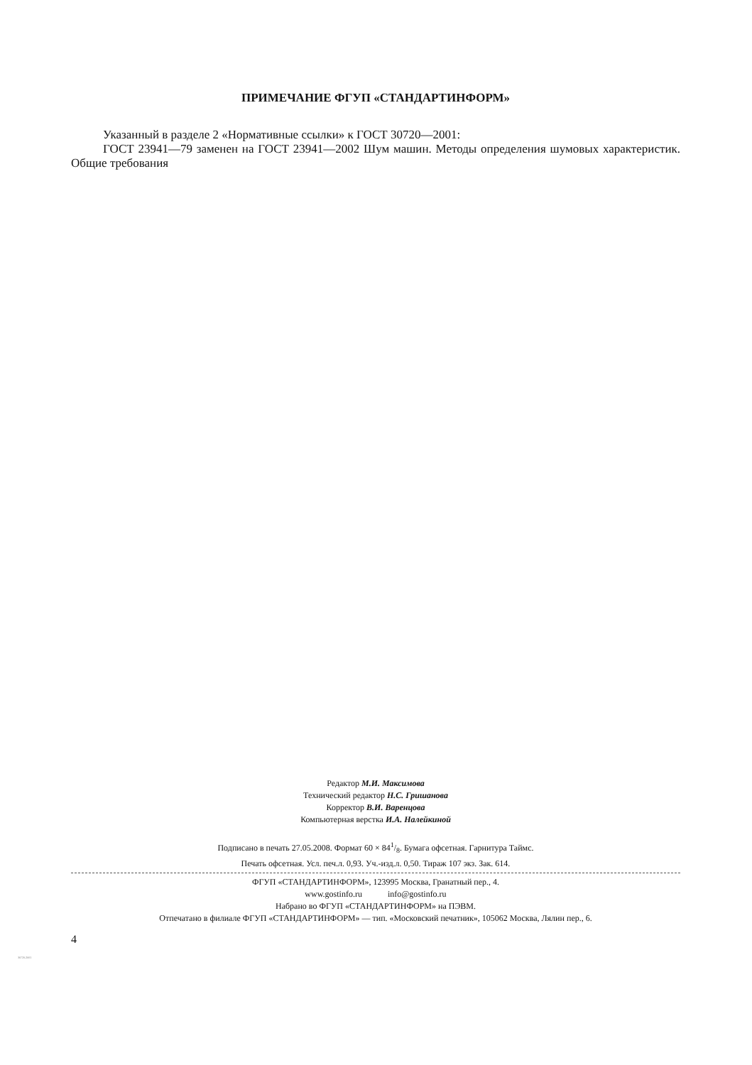ПРИМЕЧАНИЕ ФГУП «СТАНДАРТИНФОРМ»
Указанный в разделе 2 «Нормативные ссылки» к ГОСТ 30720—2001:
ГОСТ 23941—79 заменен на ГОСТ 23941—2002 Шум машин. Методы определения шумовых характеристик. Общие требования
Редактор М.И. Максимова
Технический редактор Н.С. Гришанова
Корректор В.И. Варенцова
Компьютерная верстка И.А. Налейкиной
Подписано в печать 27.05.2008. Формат 60 × 841/8. Бумага офсетная. Гарнитура Таймс.
Печать офсетная. Усл. печ.л. 0,93. Уч.-изд.л. 0,50. Тираж 107 экз. Зак. 614.
ФГУП «СТАНДАРТИНФОРМ», 123995 Москва, Гранатный пер., 4.
www.gostinfo.ru info@gostinfo.ru
Набрано во ФГУП «СТАНДАРТИНФОРМ» на ПЭВМ.
Отпечатано в филиале ФГУП «СТАНДАРТИНФОРМ» — тип. «Московский печатник», 105062 Москва, Лялин пер., 6.
4
30720-2001